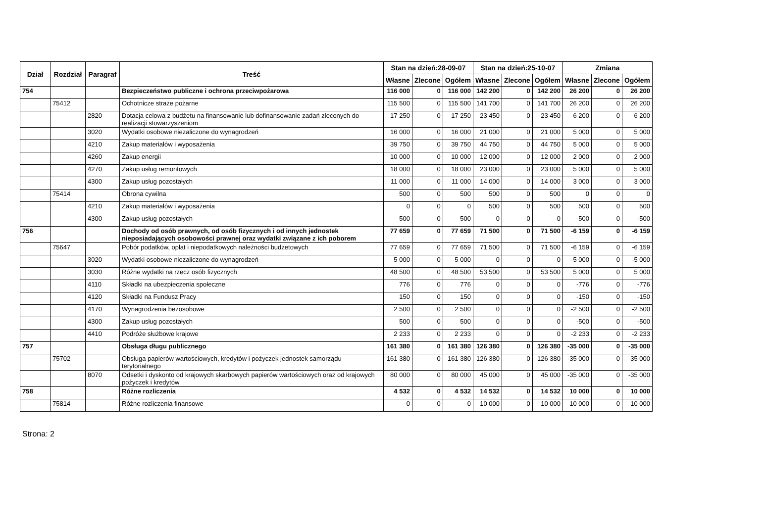| Dział | Rozdział | Paragraf | Treść | Stan na dzień:28-09-07 | | | Stan na dzień:25-10-07 | | | Zmiana | | |
| --- | --- | --- | --- | --- | --- | --- | --- | --- | --- | --- | --- | --- |
| | | | | Własne | Zlecone | Ogółem | Własne | Zlecone | Ogółem | Własne | Zlecone | Ogółem |
| 754 | | | Bezpieczeństwo publiczne i ochrona przeciwpożarowa | 116 000 | 0 | 116 000 | 142 200 | 0 | 142 200 | 26 200 | 0 | 26 200 |
| | 75412 | | Ochotnicze straże pożarne | 115 500 | 0 | 115 500 | 141 700 | 0 | 141 700 | 26 200 | 0 | 26 200 |
| | | 2820 | Dotacja celowa z budżetu na finansowanie lub dofinansowanie zadań zleconych do realizacji stowarzyszeniom | 17 250 | 0 | 17 250 | 23 450 | 0 | 23 450 | 6 200 | 0 | 6 200 |
| | | 3020 | Wydatki osobowe niezaliczone do wynagrodzeń | 16 000 | 0 | 16 000 | 21 000 | 0 | 21 000 | 5 000 | 0 | 5 000 |
| | | 4210 | Zakup materiałów i wyposażenia | 39 750 | 0 | 39 750 | 44 750 | 0 | 44 750 | 5 000 | 0 | 5 000 |
| | | 4260 | Zakup energii | 10 000 | 0 | 10 000 | 12 000 | 0 | 12 000 | 2 000 | 0 | 2 000 |
| | | 4270 | Zakup usług remontowych | 18 000 | 0 | 18 000 | 23 000 | 0 | 23 000 | 5 000 | 0 | 5 000 |
| | | 4300 | Zakup usług pozostałych | 11 000 | 0 | 11 000 | 14 000 | 0 | 14 000 | 3 000 | 0 | 3 000 |
| | 75414 | | Obrona cywilna | 500 | 0 | 500 | 500 | 0 | 500 | 0 | 0 | 0 |
| | | 4210 | Zakup materiałów i wyposażenia | 0 | 0 | 0 | 500 | 0 | 500 | 500 | 0 | 500 |
| | | 4300 | Zakup usług pozostałych | 500 | 0 | 500 | 0 | 0 | 0 | -500 | 0 | -500 |
| 756 | | | Dochody od osób prawnych, od osób fizycznych i od innych jednostek nieposiadających osobowości prawnej oraz wydatki związane z ich poborem | 77 659 | 0 | 77 659 | 71 500 | 0 | 71 500 | -6 159 | 0 | -6 159 |
| | 75647 | | Pobór podatków, opłat i niepodatkowych należności budżetowych | 77 659 | 0 | 77 659 | 71 500 | 0 | 71 500 | -6 159 | 0 | -6 159 |
| | | 3020 | Wydatki osobowe niezaliczone do wynagrodzeń | 5 000 | 0 | 5 000 | 0 | 0 | 0 | -5 000 | 0 | -5 000 |
| | | 3030 | Różne wydatki na rzecz osób fizycznych | 48 500 | 0 | 48 500 | 53 500 | 0 | 53 500 | 5 000 | 0 | 5 000 |
| | | 4110 | Składki na ubezpieczenia społeczne | 776 | 0 | 776 | 0 | 0 | 0 | -776 | 0 | -776 |
| | | 4120 | Składki na Fundusz Pracy | 150 | 0 | 150 | 0 | 0 | 0 | -150 | 0 | -150 |
| | | 4170 | Wynagrodzenia bezosobowe | 2 500 | 0 | 2 500 | 0 | 0 | 0 | -2 500 | 0 | -2 500 |
| | | 4300 | Zakup usług pozostałych | 500 | 0 | 500 | 0 | 0 | 0 | -500 | 0 | -500 |
| | | 4410 | Podróże służbowe krajowe | 2 233 | 0 | 2 233 | 0 | 0 | 0 | -2 233 | 0 | -2 233 |
| 757 | | | Obsługa długu publicznego | 161 380 | 0 | 161 380 | 126 380 | 0 | 126 380 | -35 000 | 0 | -35 000 |
| | 75702 | | Obsługa papierów wartościowych, kredytów i pożyczek jednostek samorządu terytorialnego | 161 380 | 0 | 161 380 | 126 380 | 0 | 126 380 | -35 000 | 0 | -35 000 |
| | | 8070 | Odsetki i dyskonto od krajowych skarbowych papierów wartościowych oraz od krajowych pożyczek i kredytów | 80 000 | 0 | 80 000 | 45 000 | 0 | 45 000 | -35 000 | 0 | -35 000 |
| 758 | | | Różne rozliczenia | 4 532 | 0 | 4 532 | 14 532 | 0 | 14 532 | 10 000 | 0 | 10 000 |
| | 75814 | | Różne rozliczenia finansowe | 0 | 0 | 0 | 10 000 | 0 | 10 000 | 10 000 | 0 | 10 000 |
Strona: 2